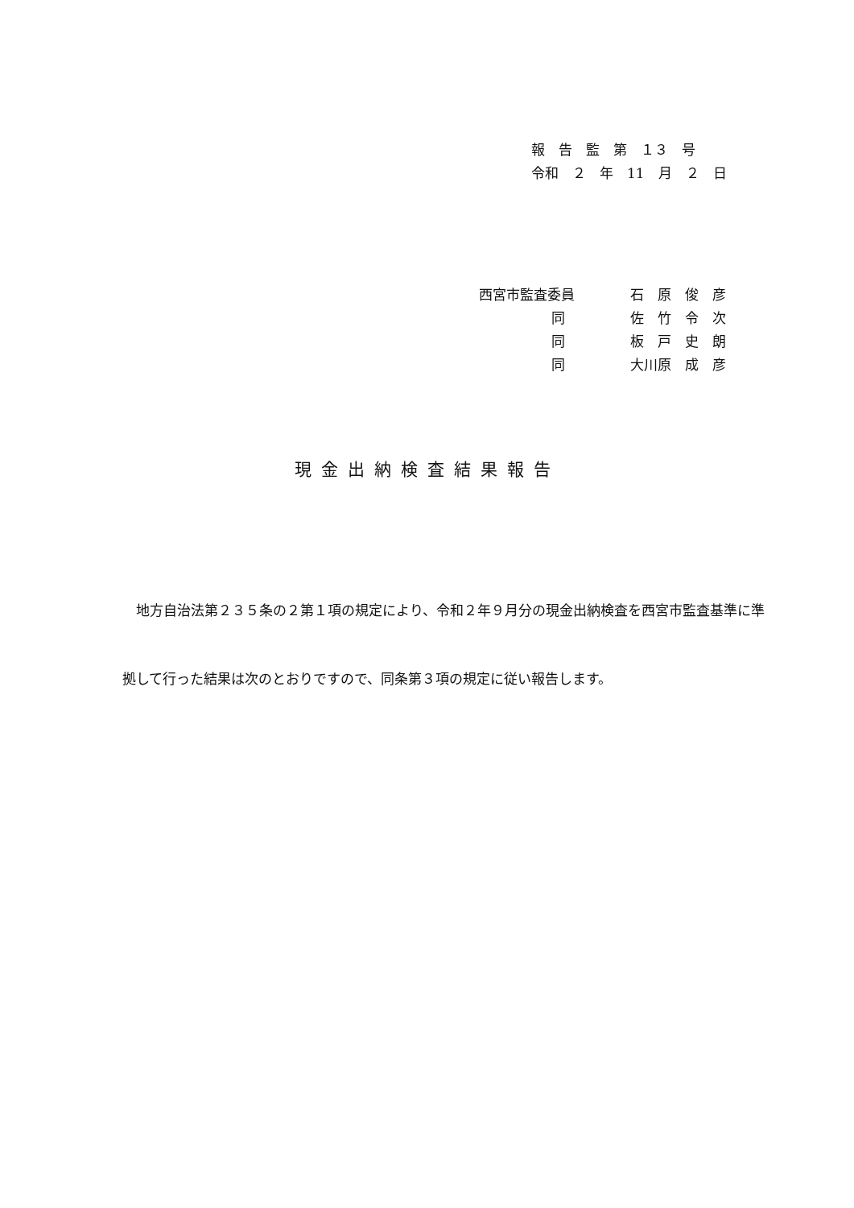報　告　監　第　１３　号
令和　２　年　11　月　２　日
| 西宮市監査委員 | | 石 原 俊 彦 |
| | 同 | 佐 竹 令 次 |
| | 同 | 板 戸 史 朗 |
| | 同 | 大川原 成 彦 |
現金出納検査結果報告
　地方自治法第２３５条の２第１項の規定により、令和２年９月分の現金出納検査を西宮市監査基準に準拠して行った結果は次のとおりですので、同条第３項の規定に従い報告します。